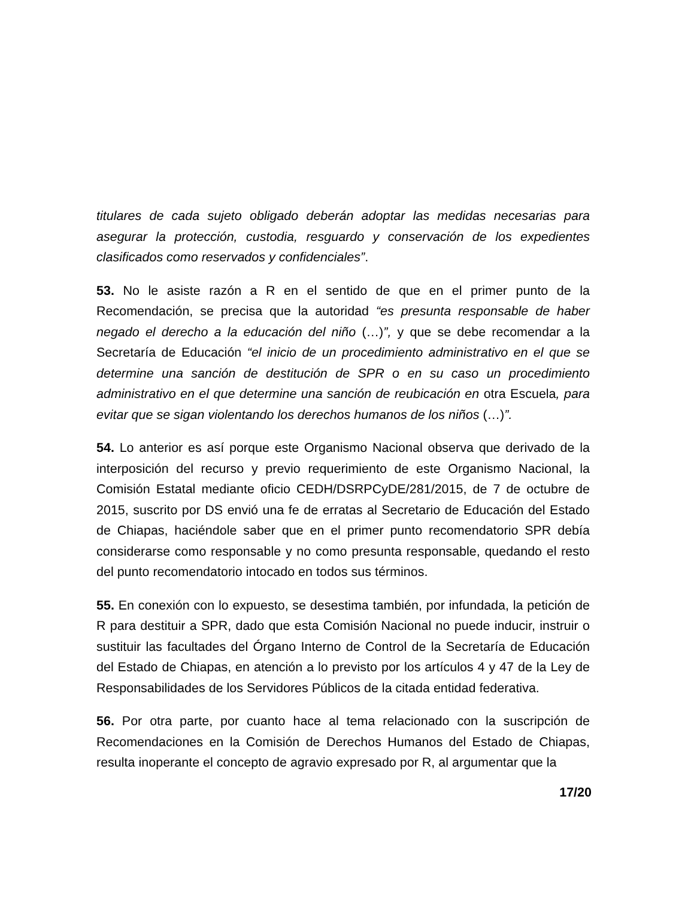titulares de cada sujeto obligado deberán adoptar las medidas necesarias para asegurar la protección, custodia, resguardo y conservación de los expedientes clasificados como reservados y confidenciales”.
53. No le asiste razón a R en el sentido de que en el primer punto de la Recomendación, se precisa que la autoridad “es presunta responsable de haber negado el derecho a la educación del niño (…)”, y que se debe recomendar a la Secretaría de Educación “el inicio de un procedimiento administrativo en el que se determine una sanción de destitución de SPR o en su caso un procedimiento administrativo en el que determine una sanción de reubicación en otra Escuela, para evitar que se sigan violentando los derechos humanos de los niños (…)”.
54. Lo anterior es así porque este Organismo Nacional observa que derivado de la interposición del recurso y previo requerimiento de este Organismo Nacional, la Comisión Estatal mediante oficio CEDH/DSRPCyDE/281/2015, de 7 de octubre de 2015, suscrito por DS envió una fe de erratas al Secretario de Educación del Estado de Chiapas, haciéndole saber que en el primer punto recomendatorio SPR debía considerarse como responsable y no como presunta responsable, quedando el resto del punto recomendatorio intocado en todos sus términos.
55. En conexión con lo expuesto, se desestima también, por infundada, la petición de R para destituir a SPR, dado que esta Comisión Nacional no puede inducir, instruir o sustituir las facultades del Órgano Interno de Control de la Secretaría de Educación del Estado de Chiapas, en atención a lo previsto por los artículos 4 y 47 de la Ley de Responsabilidades de los Servidores Públicos de la citada entidad federativa.
56. Por otra parte, por cuanto hace al tema relacionado con la suscripción de Recomendaciones en la Comisión de Derechos Humanos del Estado de Chiapas, resulta inoperante el concepto de agravio expresado por R, al argumentar que la
17/20